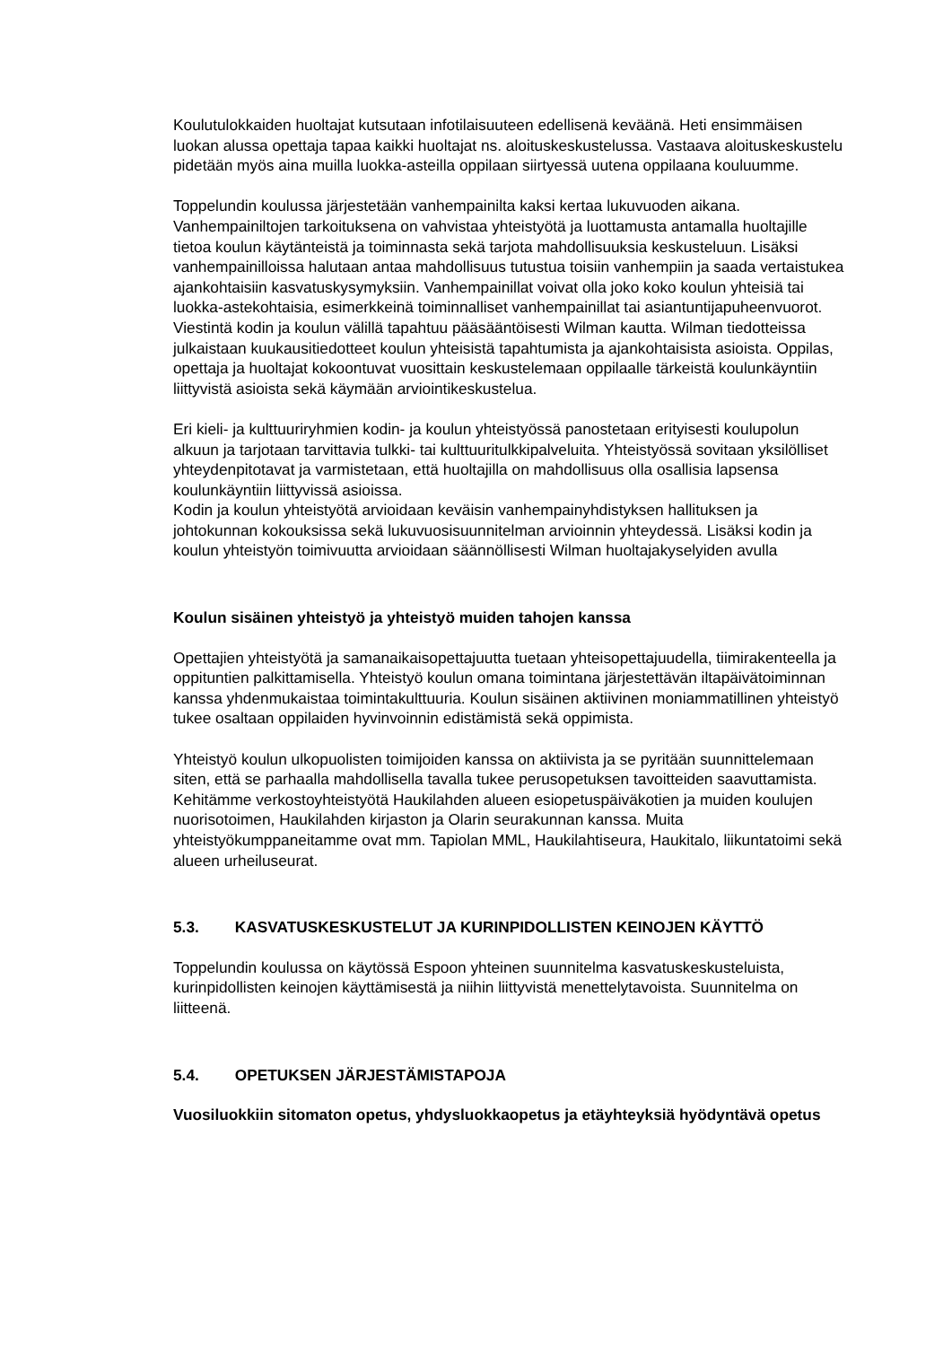Koulutulokkaiden huoltajat kutsutaan infotilaisuuteen edellisenä keväänä. Heti ensimmäisen luokan alussa opettaja tapaa kaikki huoltajat ns. aloituskeskustelussa. Vastaava aloituskeskustelu pidetään myös aina muilla luokka-asteilla oppilaan siirtyessä uutena oppilaana kouluumme.
Toppelundin koulussa järjestetään vanhempainilta kaksi kertaa lukuvuoden aikana. Vanhempainiltojen tarkoituksena on vahvistaa yhteistyötä ja luottamusta antamalla huoltajille tietoa koulun käytänteistä ja toiminnasta sekä tarjota mahdollisuuksia keskusteluun. Lisäksi vanhempainilloissa halutaan antaa mahdollisuus tutustua toisiin vanhempiin ja saada vertaistukea ajankohtaisiin kasvatuskysymyksiin. Vanhempainillat voivat olla joko koko koulun yhteisiä tai luokka-astekohtaisia, esimerkkeinä toiminnalliset vanhempainillat tai asiantuntijapuheenvuorot.
Viestintä kodin ja koulun välillä tapahtuu pääsääntöisesti Wilman kautta. Wilman tiedotteissa julkaistaan kuukausitiedotteet koulun yhteisistä tapahtumista ja ajankohtaisista asioista. Oppilas, opettaja ja huoltajat kokoontuvat vuosittain keskustelemaan oppilaalle tärkeistä koulunkäyntiin liittyvistä asioista sekä käymään arviointikeskustelua.
Eri kieli- ja kulttuuriryhmien kodin- ja koulun yhteistyössä panostetaan erityisesti koulupolun alkuun ja tarjotaan tarvittavia tulkki- tai kulttuuritulkkipalveluita. Yhteistyössä sovitaan yksilölliset yhteydenpitotavat ja varmistetaan, että huoltajilla on mahdollisuus olla osallisia lapsensa koulunkäyntiin liittyvissä asioissa.
Kodin ja koulun yhteistyötä arvioidaan keväisin vanhempainyhdistyksen hallituksen ja johtokunnan kokouksissa sekä lukuvuosisuunnitelman arvioinnin yhteydessä. Lisäksi kodin ja koulun yhteistyön toimivuutta arvioidaan säännöllisesti Wilman huoltajakyselyiden avulla
Koulun sisäinen yhteistyö ja yhteistyö muiden tahojen kanssa
Opettajien yhteistyötä ja samanaikaisopettajuutta tuetaan yhteisopettajuudella, tiimirakenteella ja oppituntien palkittamisella. Yhteistyö koulun omana toimintana järjestettävän iltapäivätoiminnan kanssa yhdenmukaistaa toimintakulttuuria. Koulun sisäinen aktiivinen moniammatillinen yhteistyö tukee osaltaan oppilaiden hyvinvoinnin edistämistä sekä oppimista.
Yhteistyö koulun ulkopuolisten toimijoiden kanssa on aktiivista ja se pyritään suunnittelemaan siten, että se parhaalla mahdollisella tavalla tukee perusopetuksen tavoitteiden saavuttamista. Kehitämme verkostoyhteistyötä Haukilahden alueen esiopetuspäiväkotien ja muiden koulujen nuorisotoimen, Haukilahden kirjaston ja Olarin seurakunnan kanssa. Muita yhteistyökumppaneitamme ovat mm. Tapiolan MML, Haukilahtiseura, Haukitalo, liikuntatoimi sekä alueen urheiluseurat.
5.3. KASVATUSKESKUSTELUT JA KURINPIDOLLISTEN KEINOJEN KÄYTTÖ
Toppelundin koulussa on käytössä Espoon yhteinen suunnitelma kasvatuskeskusteluista, kurinpidollisten keinojen käyttämisestä ja niihin liittyvistä menettelytavoista. Suunnitelma on liitteenä.
5.4. OPETUKSEN JÄRJESTÄMISTAPOJA
Vuosiluokkiin sitomaton opetus, yhdysluokkaopetus ja etäyhteyksiä hyödyntävä opetus